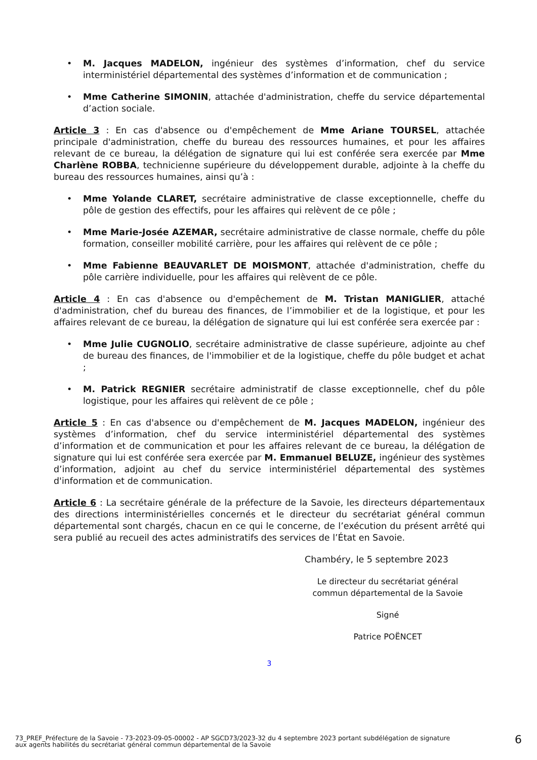• M. Jacques MADELON, ingénieur des systèmes d’information, chef du service interministériel départemental des systèmes d’information et de communication ;
• Mme Catherine SIMONIN, attachée d'administration, cheffe du service départemental d’action sociale.
Article 3 : En cas d'absence ou d'empêchement de Mme Ariane TOURSEL, attachée principale d'administration, cheffe du bureau des ressources humaines, et pour les affaires relevant de ce bureau, la délégation de signature qui lui est conférée sera exercée par Mme Charlène ROBBA, technicienne supérieure du développement durable, adjointe à la cheffe du bureau des ressources humaines, ainsi qu’à :
• Mme Yolande CLARET, secrétaire administrative de classe exceptionnelle, cheffe du pôle de gestion des effectifs, pour les affaires qui relèvent de ce pôle ;
• Mme Marie-Josée AZEMAR, secrétaire administrative de classe normale, cheffe du pôle formation, conseiller mobilité carrière, pour les affaires qui relèvent de ce pôle ;
• Mme Fabienne BEAUVARLET DE MOISMONT, attachée d'administration, cheffe du pôle carrière individuelle, pour les affaires qui relèvent de ce pôle.
Article 4 : En cas d'absence ou d'empêchement de M. Tristan MANIGLIER, attaché d'administration, chef du bureau des finances, de l’immobilier et de la logistique, et pour les affaires relevant de ce bureau, la délégation de signature qui lui est conférée sera exercée par :
• Mme Julie CUGNOLIO, secrétaire administrative de classe supérieure, adjointe au chef de bureau des finances, de l'immobilier et de la logistique, cheffe du pôle budget et achat ;
• M. Patrick REGNIER secrétaire administratif de classe exceptionnelle, chef du pôle logistique, pour les affaires qui relèvent de ce pôle ;
Article 5 : En cas d'absence ou d'empêchement de M. Jacques MADELON, ingénieur des systèmes d’information, chef du service interministériel départemental des systèmes d’information et de communication et pour les affaires relevant de ce bureau, la délégation de signature qui lui est conférée sera exercée par M. Emmanuel BELUZE, ingénieur des systèmes d’information, adjoint au chef du service interministériel départemental des systèmes d'information et de communication.
Article 6 : La secrétaire générale de la préfecture de la Savoie, les directeurs départementaux des directions interministérielles concernés et le directeur du secrétariat général commun départemental sont chargés, chacun en ce qui le concerne, de l’exécution du présent arrêté qui sera publié au recueil des actes administratifs des services de l’État en Savoie.
Chambéry, le 5 septembre 2023
Le directeur du secrétariat général
commun départemental de la Savoie
Signé
Patrice POËNCET
3
73_PREF_Préfecture de la Savoie - 73-2023-09-05-00002 - AP SGCD73/2023-32 du 4 septembre 2023 portant subdélégation de signature aux agents habilités du secrétariat général commun départemental de la Savoie
6